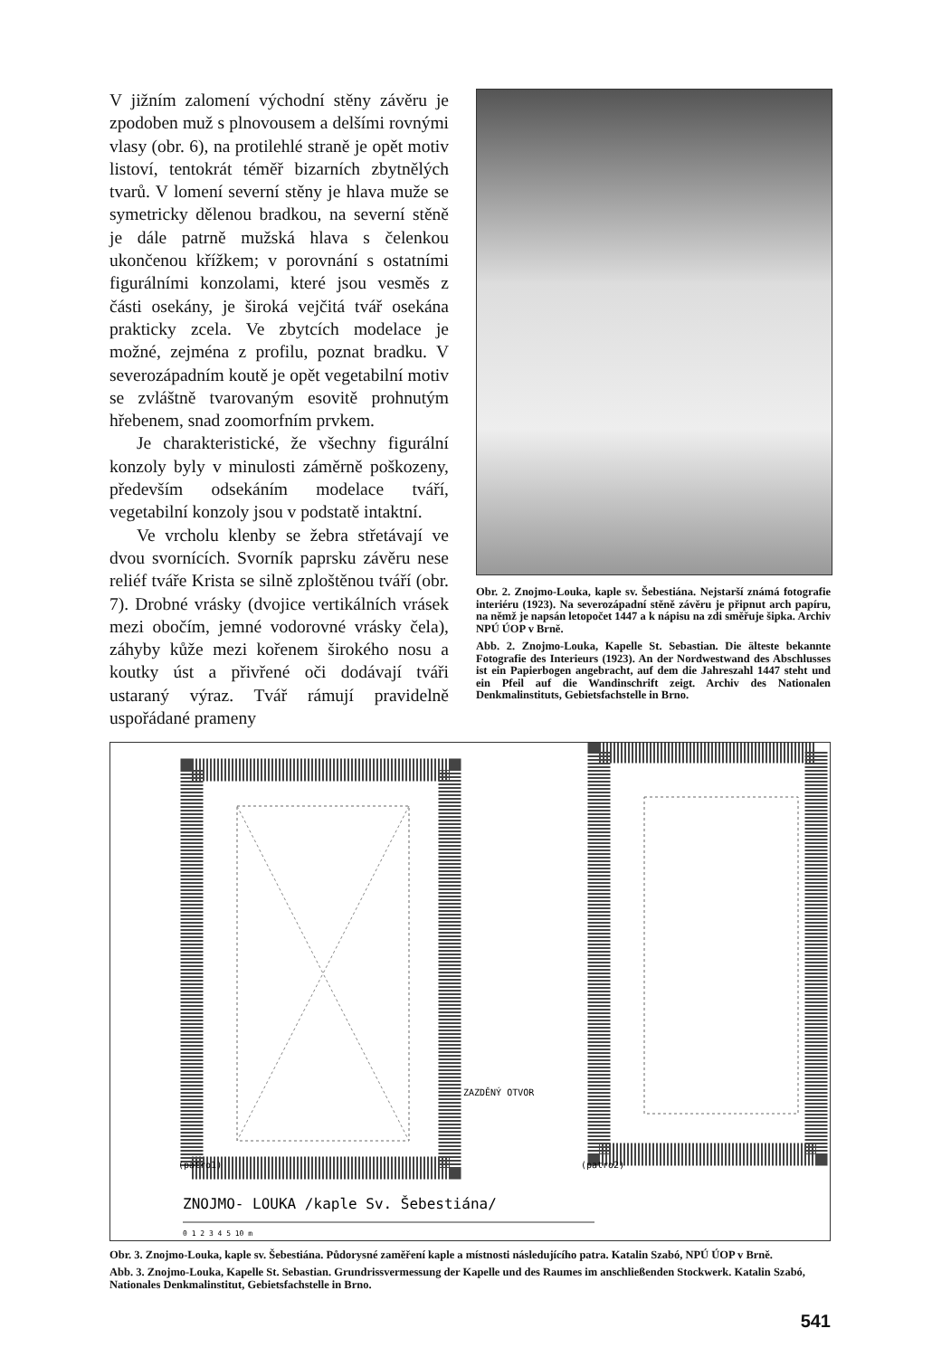V jižním zalomení východní stěny závěru je zpodoben muž s plnovousem a delšími rovnými vlasy (obr. 6), na protilehlé straně je opět motiv listoví, tentokrát téměř bizarních zbytnělých tvarů. V lomení severní stěny je hlava muže se symetricky dělenou bradkou, na severní stěně je dále patrně mužská hlava s čelenkou ukončenou křížkem; v porovnání s ostatními figurálními konzolami, které jsou vesměs z části osekány, je široká vejčitá tvář osekána prakticky zcela. Ve zbytcích modelace je možné, zejména z profilu, poznat bradku. V severozápadním koutě je opět vegetabilní motiv se zvláštně tvarovaným esovitě prohnutým hřebenem, snad zoomorfním prvkem.
Je charakteristické, že všechny figurální konzoly byly v minulosti záměrně poškozeny, především odsekáním modelace tváří, vegetabilní konzoly jsou v podstatě intaktní.
Ve vrcholu klenby se žebra střetávají ve dvou svornících. Svorník paprsku závěru nese reliéf tváře Krista se silně zploštěnou tváří (obr. 7). Drobné vrásky (dvojice vertikálních vrásek mezi obočím, jemné vodorovné vrásky čela), záhyby kůže mezi kořenem širokého nosu a koutky úst a přivřené oči dodávají tváři ustaraný výraz. Tvář rámují pravidelně uspořádané prameny
Obr. 2. Znojmo-Louka, kaple sv. Šebestiána. Nejstarší známá fotografie interiéru (1923). Na severozápadní stěně závěru je připnut arch papíru, na němž je napsán letopočet 1447 a k nápisu na zdi směřuje šipka. Archiv NPÚ ÚOP v Brně.
Abb. 2. Znojmo-Louka, Kapelle St. Sebastian. Die älteste bekannte Fotografie des Interieurs (1923). An der Nordwestwand des Abschlusses ist ein Papierbogen angebracht, auf dem die Jahreszahl 1447 steht und ein Pfeil auf die Wandinschrift zeigt. Archiv des Nationalen Denkmalinstituts, Gebietsfachstelle in Brno.
ZAZDĚNÝ OTVOR
(patro1)
(patro2)
ZNOJMO- LOUKA /kaple Sv. Šebestiána/
0 1 2 3 4 5 10 m
Obr. 3. Znojmo-Louka, kaple sv. Šebestiána. Půdorysné zaměření kaple a místnosti následujícího patra. Katalin Szabó, NPÚ ÚOP v Brně.
Abb. 3. Znojmo-Louka, Kapelle St. Sebastian. Grundrissvermessung der Kapelle und des Raumes im anschließenden Stockwerk. Katalin Szabó, Nationales Denkmalinstitut, Gebietsfachstelle in Brno.
541